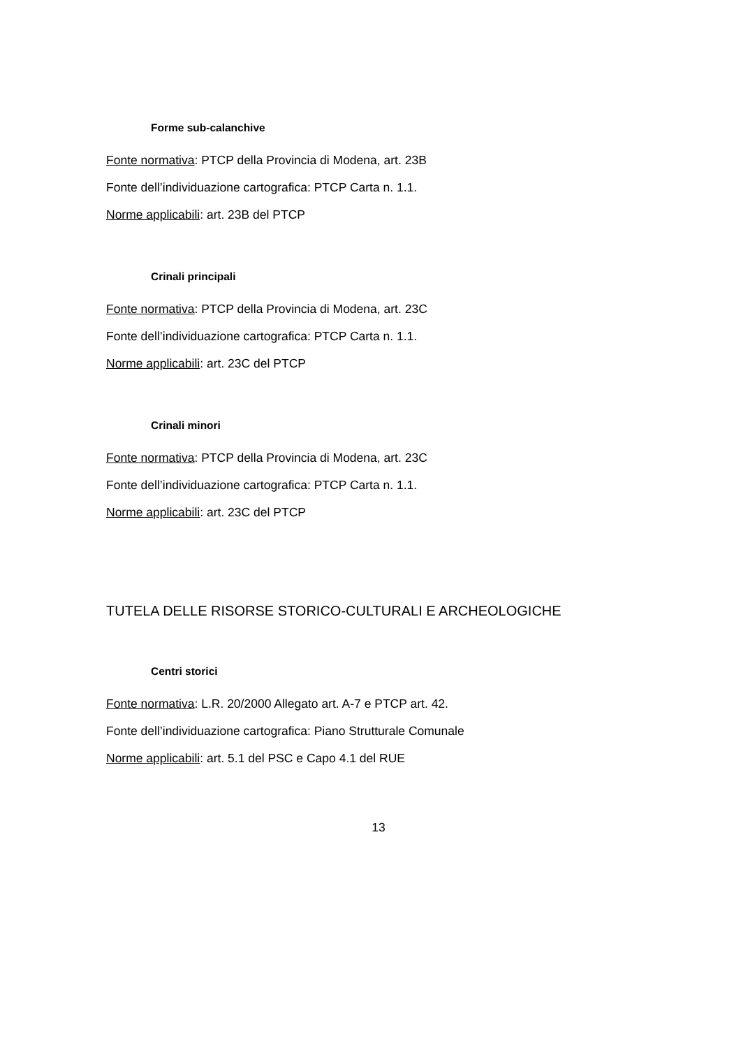Forme sub-calanchive
Fonte normativa: PTCP della Provincia di Modena, art. 23B
Fonte dell’individuazione cartografica: PTCP Carta n. 1.1.
Norme applicabili: art. 23B del PTCP
Crinali principali
Fonte normativa: PTCP della Provincia di Modena, art. 23C
Fonte dell’individuazione cartografica: PTCP Carta n. 1.1.
Norme applicabili: art. 23C del PTCP
Crinali minori
Fonte normativa: PTCP della Provincia di Modena, art. 23C
Fonte dell’individuazione cartografica: PTCP Carta n. 1.1.
Norme applicabili: art. 23C del PTCP
TUTELA DELLE RISORSE STORICO-CULTURALI E ARCHEOLOGICHE
Centri storici
Fonte normativa: L.R. 20/2000 Allegato art. A-7 e PTCP art. 42.
Fonte dell’individuazione cartografica: Piano Strutturale Comunale
Norme applicabili: art. 5.1 del PSC e Capo 4.1 del RUE
13